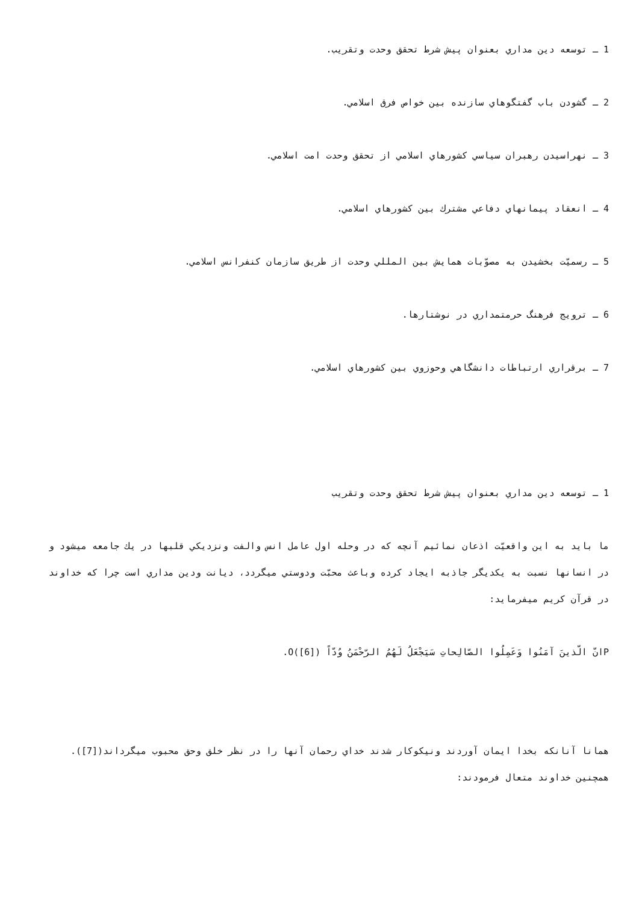1 ـ توسعه دين مداري بعنوان پيش شرط تحقق وحدت وتقريب.
2 ـ گشودن باب گفتگوهاي سازنده بين خواص فرق اسلامي.
3 ـ نهراسيدن رهبران سياسي كشورهاي اسلامي از تحقق وحدت امت اسلامي.
4 ـ انعقاد پيمانهاي دفاعي مشترك بين كشورهاي اسلامي.
5 ـ رسميّت بخشيدن به مصوّبات همايش بين المللي وحدت از طريق سازمان كنفرانس اسلامي.
6 ـ ترويج فرهنگ حرمتمداري در نوشتارها.
7 ـ برقراري ارتباطات دانشگاهي وحوزوي بين كشورهاي اسلامي.
1 ـ توسعه دين مداري بعنوان پيش شرط تحقق وحدت وتقريب
ما بايد به اين واقعيّت اذعان نمائيم آنچه كه در وحله اول عامل انس والفت ونزديكي قلبها در يك جامعه ميشود و در انسانها نسبت به يكديگر جاذبه ايجاد كرده وباعث محبّت ودوستي ميگردد، ديانت ودين مداري است چرا كه خداوند در قرآن كريم ميفرمايد:
Pانّ الّذينَ آمَنُوا وَعَمِلُوا الصّالِحاتِ سَيَجْعَلُ لَهُمُ الرّحْمَنُ وُدّاً O([6]).
همانا آنانكه بخدا ايمان آوردند ونيكوكار شدند خداي رحمان آنها را در نظر خلق وحق محبوب ميگرداند([7]). همچنين خداوند متعال فرمودند: